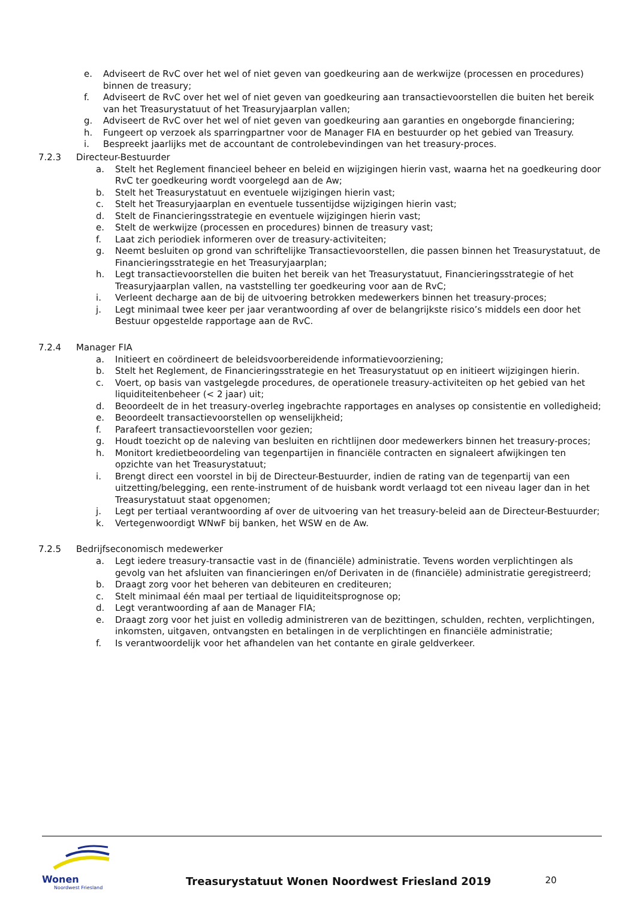e. Adviseert de RvC over het wel of niet geven van goedkeuring aan de werkwijze (processen en procedures) binnen de treasury;
f. Adviseert de RvC over het wel of niet geven van goedkeuring aan transactievoorstellen die buiten het bereik van het Treasurystatuut of het Treasuryjaarplan vallen;
g. Adviseert de RvC over het wel of niet geven van goedkeuring aan garanties en ongeborgde financiering;
h. Fungeert op verzoek als sparringpartner voor de Manager FIA en bestuurder op het gebied van Treasury.
i. Bespreekt jaarlijks met de accountant de controlebevindingen van het treasury-proces.
7.2.3 Directeur-Bestuurder
a. Stelt het Reglement financieel beheer en beleid en wijzigingen hierin vast, waarna het na goedkeuring door RvC ter goedkeuring wordt voorgelegd aan de Aw;
b. Stelt het Treasurystatuut en eventuele wijzigingen hierin vast;
c. Stelt het Treasuryjaarplan en eventuele tussentijdse wijzigingen hierin vast;
d. Stelt de Financieringsstrategie en eventuele wijzigingen hierin vast;
e. Stelt de werkwijze (processen en procedures) binnen de treasury vast;
f. Laat zich periodiek informeren over de treasury-activiteiten;
g. Neemt besluiten op grond van schriftelijke Transactievoorstellen, die passen binnen het Treasurystatuut, de Financieringsstrategie en het Treasuryjaarplan;
h. Legt transactievoorstellen die buiten het bereik van het Treasurystatuut, Financieringsstrategie of het Treasuryjaarplan vallen, na vaststelling ter goedkeuring voor aan de RvC;
i. Verleent decharge aan de bij de uitvoering betrokken medewerkers binnen het treasury-proces;
j. Legt minimaal twee keer per jaar verantwoording af over de belangrijkste risico’s middels een door het Bestuur opgestelde rapportage aan de RvC.
7.2.4 Manager FIA
a. Initieert en coördineert de beleidsvoorbereidende informatievoorziening;
b. Stelt het Reglement, de Financieringsstrategie en het Treasurystatuut op en initieert wijzigingen hierin.
c. Voert, op basis van vastgelegde procedures, de operationele treasury-activiteiten op het gebied van het liquiditeitenbeheer (< 2 jaar) uit;
d. Beoordeelt de in het treasury-overleg ingebrachte rapportages en analyses op consistentie en volledigheid;
e. Beoordeelt transactievoorstellen op wenselijkheid;
f. Parafeert transactievoorstellen voor gezien;
g. Houdt toezicht op de naleving van besluiten en richtlijnen door medewerkers binnen het treasury-proces;
h. Monitort kredietbeoordeling van tegenpartijen in financiële contracten en signaleert afwijkingen ten opzichte van het Treasurystatuut;
i. Brengt direct een voorstel in bij de Directeur-Bestuurder, indien de rating van de tegenpartij van een uitzetting/belegging, een rente-instrument of de huisbank wordt verlaagd tot een niveau lager dan in het Treasurystatuut staat opgenomen;
j. Legt per tertiaal verantwoording af over de uitvoering van het treasury-beleid aan de Directeur-Bestuurder;
k. Vertegenwoordigt WNwF bij banken, het WSW en de Aw.
7.2.5 Bedrijfseconomisch medewerker
a. Legt iedere treasury-transactie vast in de (financiële) administratie. Tevens worden verplichtingen als gevolg van het afsluiten van financieringen en/of Derivaten in de (financiële) administratie geregistreerd;
b. Draagt zorg voor het beheren van debiteuren en crediteuren;
c. Stelt minimaal één maal per tertiaal de liquiditeitsprognose op;
d. Legt verantwoording af aan de Manager FIA;
e. Draagt zorg voor het juist en volledig administreren van de bezittingen, schulden, rechten, verplichtingen, inkomsten, uitgaven, ontvangsten en betalingen in de verplichtingen en financiële administratie;
f. Is verantwoordelijk voor het afhandelen van het contante en girale geldverkeer.
Wonen
Noordwest Friesland
Treasurystatuut Wonen Noordwest Friesland 2019
20